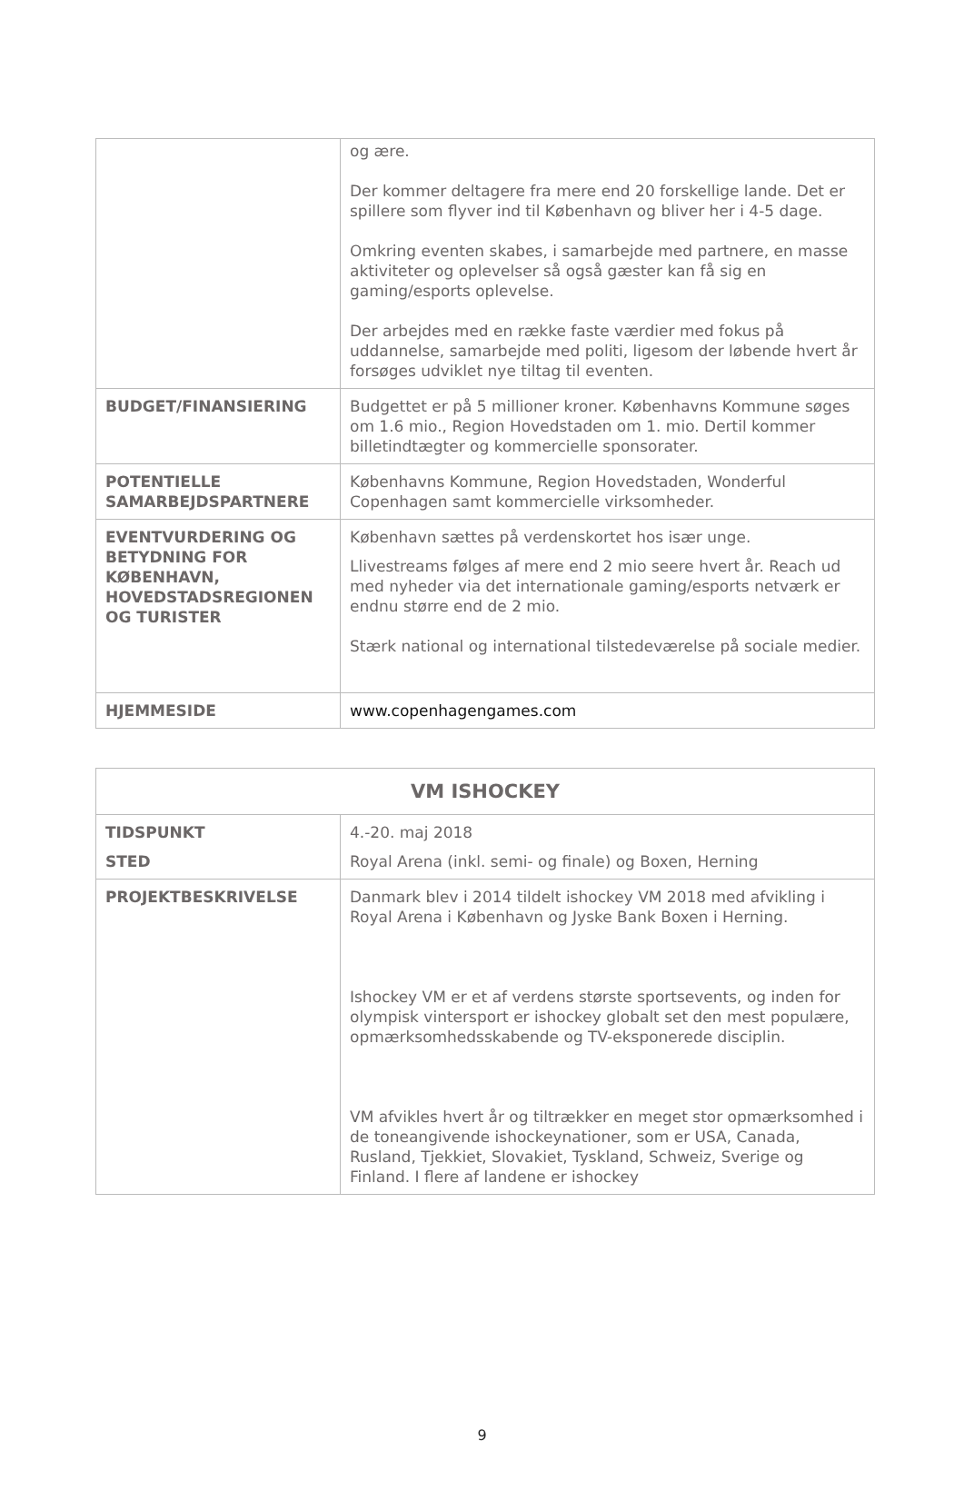| | og ære. Der kommer deltagere fra mere end 20 forskellige lande. Det er spillere som flyver ind til København og bliver her i 4-5 dage. Omkring eventen skabes, i samarbejde med partnere, en masse aktiviteter og oplevelser så også gæster kan få sig en gaming/esports oplevelse. Der arbejdes med en række faste værdier med fokus på uddannelse, samarbejde med politi, ligesom der løbende hvert år forsøges udviklet nye tiltag til eventen. |
| BUDGET/FINANSIERING | Budgettet er på 5 millioner kroner. Københavns Kommune søges om 1.6 mio., Region Hovedstaden om 1. mio. Dertil kommer billetindtægter og kommercielle sponsorater. |
| POTENTIELLE SAMARBEJDSPARTNERE | Københavns Kommune, Region Hovedstaden, Wonderful Copenhagen samt kommercielle virksomheder. |
| EVENTVURDERING OG BETYDNING FOR KØBENHAVN, HOVEDSTADSREGIONEN OG TURISTER | København sættes på verdenskortet hos især unge. Llivestreams følges af mere end 2 mio seere hvert år. Reach ud med nyheder via det internationale gaming/esports netværk er endnu større end de 2 mio. Stærk national og international tilstedeværelse på sociale medier. |
| HJEMMESIDE | www.copenhagengames.com |
| VM ISHOCKEY | |
| TIDSPUNKT STED | 4.-20. maj 2018 Royal Arena (inkl. semi- og finale) og Boxen, Herning |
| PROJEKTBESKRIVELSE | Danmark blev i 2014 tildelt ishockey VM 2018 med afvikling i Royal Arena i København og Jyske Bank Boxen i Herning. Ishockey VM er et af verdens største sportsevents, og inden for olympisk vintersport er ishockey globalt set den mest populære, opmærksomhedsskabende og TV-eksponerede disciplin. VM afvikles hvert år og tiltrækker en meget stor opmærksomhed i de toneangivende ishockeynationer, som er USA, Canada, Rusland, Tjekkiet, Slovakiet, Tyskland, Schweiz, Sverige og Finland. I flere af landene er ishockey |
9